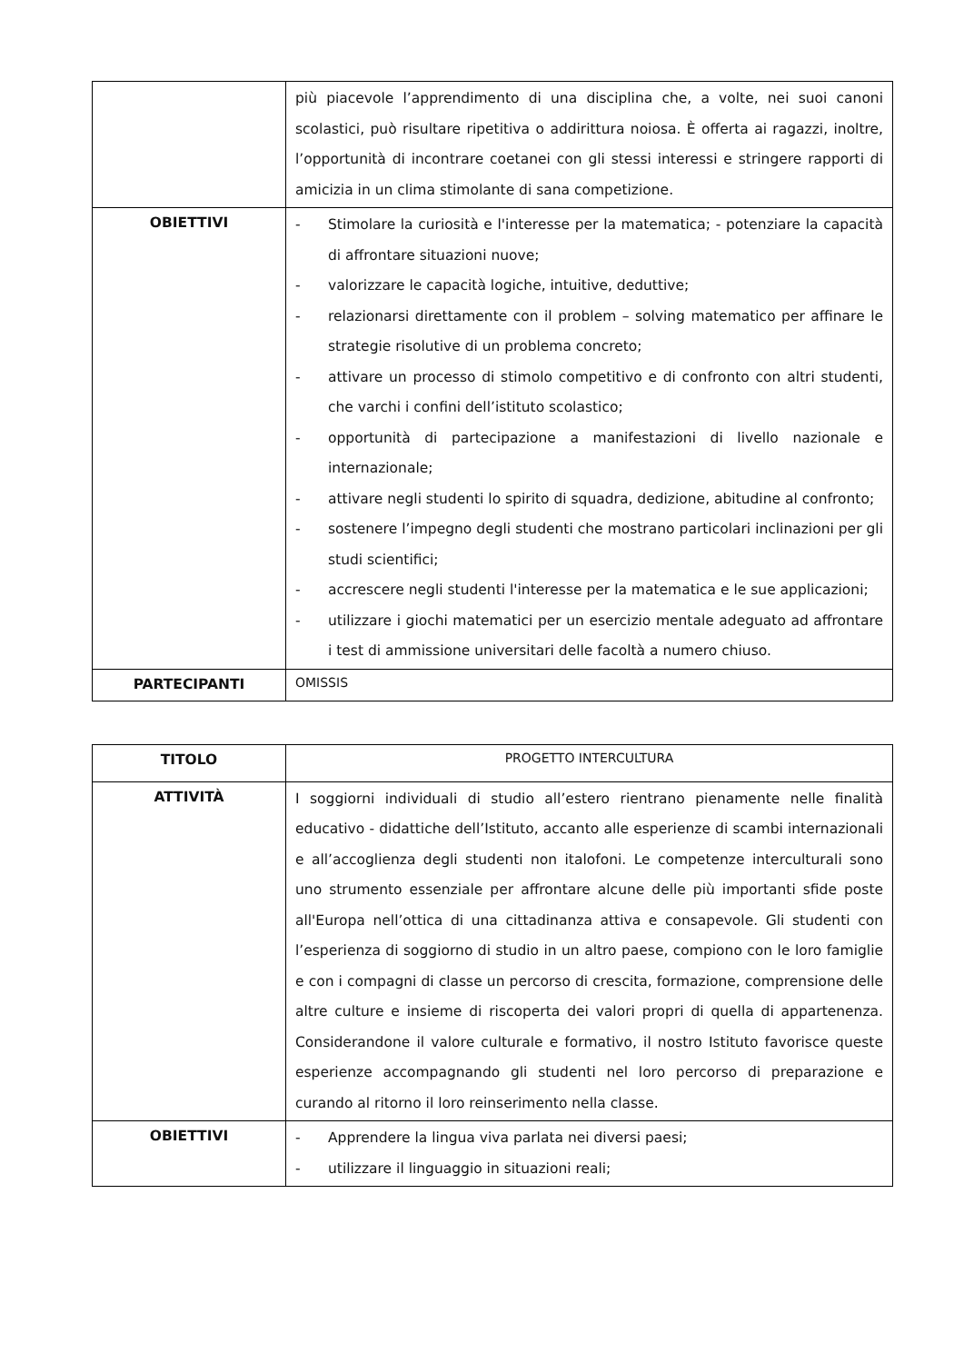| | più piacevole l’apprendimento di una disciplina che, a volte, nei suoi canoni scolastici, può risultare ripetitiva o addirittura noiosa. È offerta ai ragazzi, inoltre, l’opportunità di incontrare coetanei con gli stessi interessi e stringere rapporti di amicizia in un clima stimolante di sana competizione. |
| OBIETTIVI | - Stimolare la curiosità e l'interesse per la matematica; - potenziare la capacità di affrontare situazioni nuove; - valorizzare le capacità logiche, intuitive, deduttive; - relazionarsi direttamente con il problem – solving matematico per affinare le strategie risolutive di un problema concreto; - attivare un processo di stimolo competitivo e di confronto con altri studenti, che varchi i confini dell’istituto scolastico; - opportunità di partecipazione a manifestazioni di livello nazionale e internazionale; - attivare negli studenti lo spirito di squadra, dedizione, abitudine al confronto; - sostenere l’impegno degli studenti che mostrano particolari inclinazioni per gli studi scientifici; - accrescere negli studenti l'interesse per la matematica e le sue applicazioni; - utilizzare i giochi matematici per un esercizio mentale adeguato ad affrontare i test di ammissione universitari delle facoltà a numero chiuso. |
| PARTECIPANTI | OMISSIS |
| TITOLO | PROGETTO INTERCULTURA |
| ATTIVITÀ | I soggiorni individuali di studio all’estero rientrano pienamente nelle finalità educativo - didattiche dell’Istituto, accanto alle esperienze di scambi internazionali e all’accoglienza degli studenti non italofoni. Le competenze interculturali sono uno strumento essenziale per affrontare alcune delle più importanti sfide poste all'Europa nell’ottica di una cittadinanza attiva e consapevole. Gli studenti con l’esperienza di soggiorno di studio in un altro paese, compiono con le loro famiglie e con i compagni di classe un percorso di crescita, formazione, comprensione delle altre culture e insieme di riscoperta dei valori propri di quella di appartenenza. Considerandone il valore culturale e formativo, il nostro Istituto favorisce queste esperienze accompagnando gli studenti nel loro percorso di preparazione e curando al ritorno il loro reinserimento nella classe. |
| OBIETTIVI | - Apprendere la lingua viva parlata nei diversi paesi; - utilizzare il linguaggio in situazioni reali; |